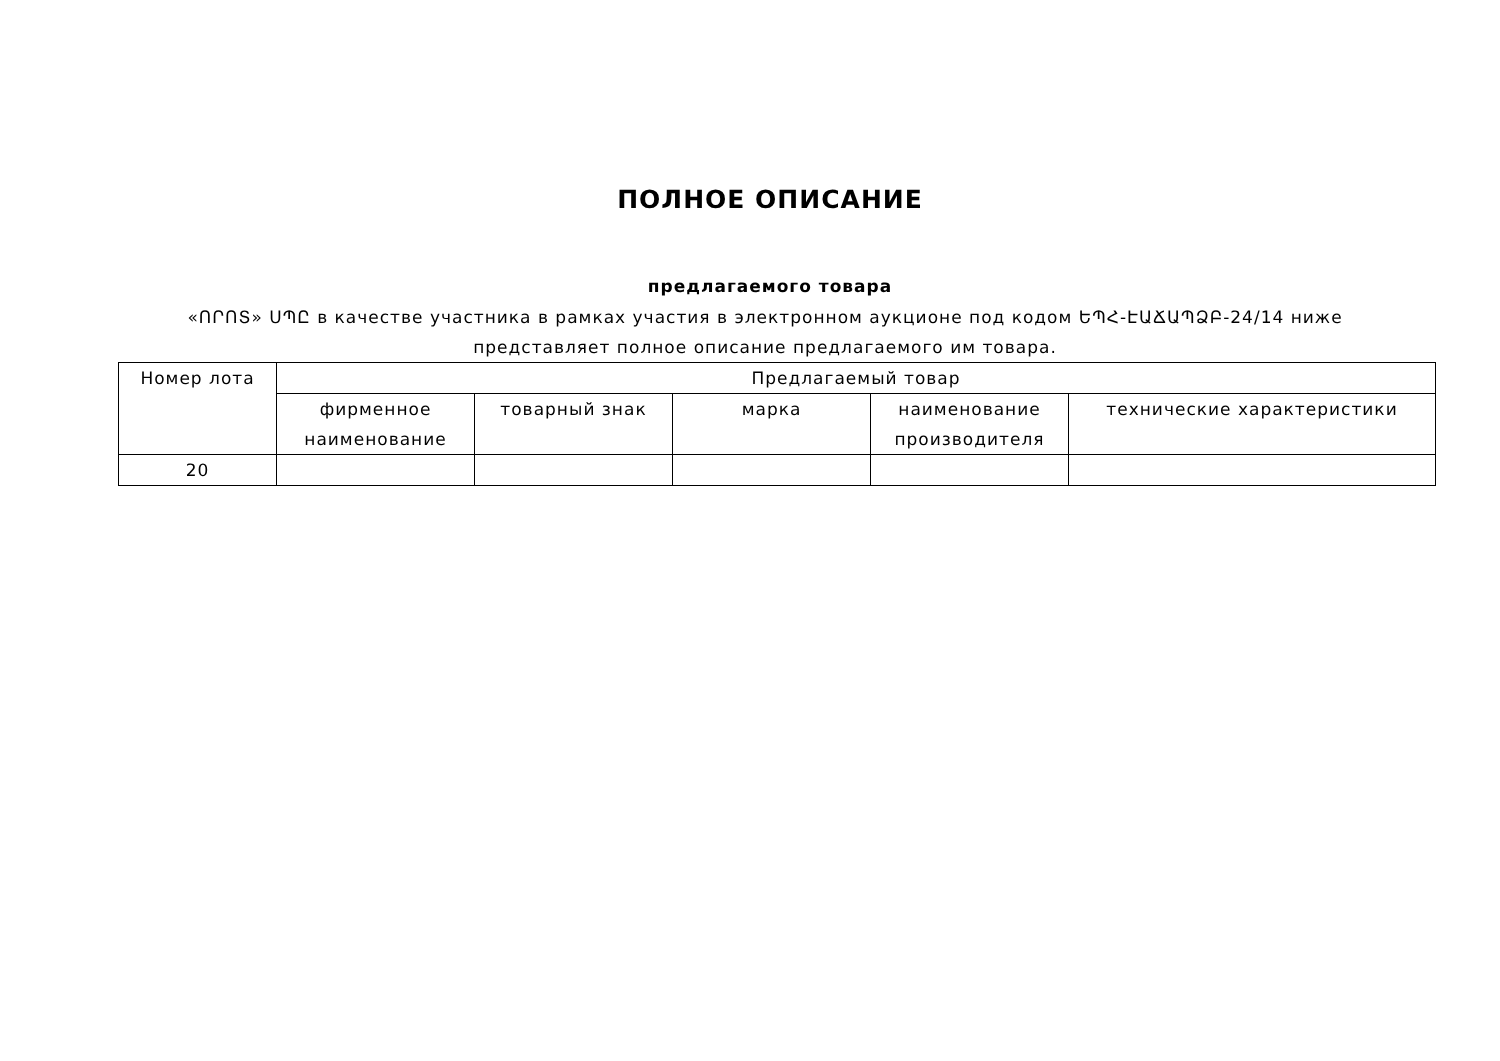ПОЛНОЕ ОПИСАНИЕ
предлагаемого товара
«ՈՐՈՏ» ՍՊԸ в качестве участника в рамках участия в электронном аукционе под кодом ԵՊՀ-ԷԱՃԱՊՁԲ-24/14 ниже представляет полное описание предлагаемого им товара.
| Номер лота | Предлагаемый товар | | | | |
| --- | --- | --- | --- | --- | --- |
| | фирменное наименование | товарный знак | марка | наименование производителя | технические характеристики |
| 20 | | | | | |